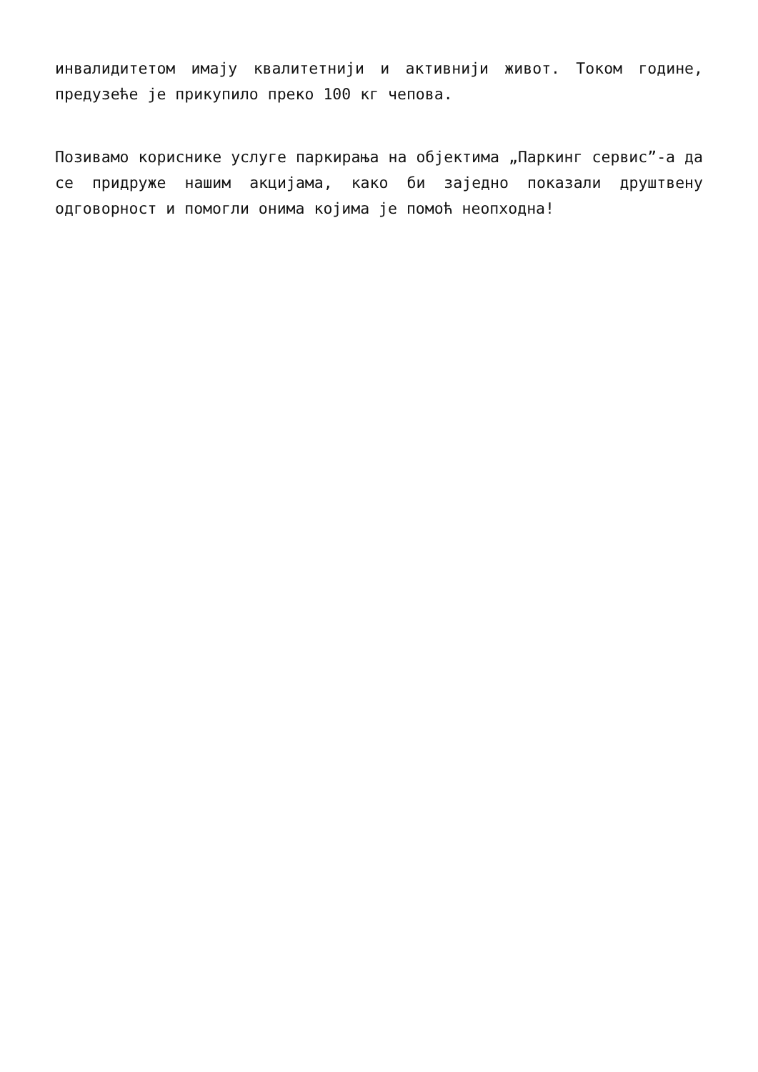инвалидитетом имају квалитетнији и активнији живот. Током године, предузеће је прикупило преко 100 кг чепова.
Позивамо кориснике услуге паркирања на објектима „Паркинг сервис”-а да се придруже нашим акцијама, како би заједно показали друштвену одговорност и помогли онима којима је помоћ неопходна!